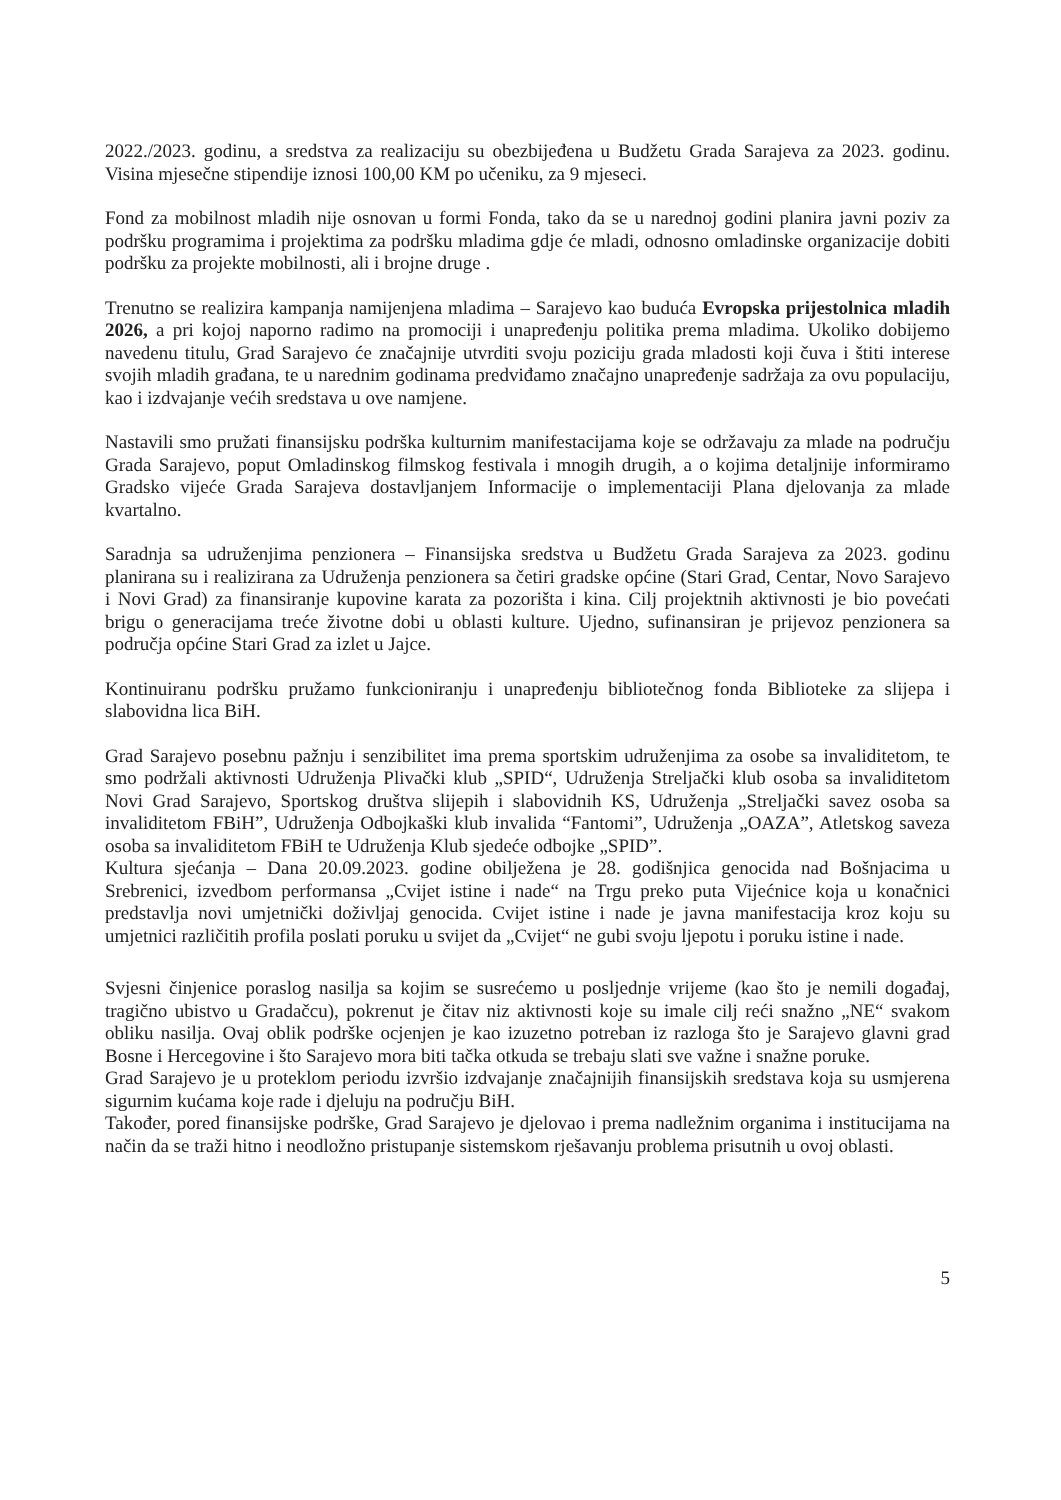2022./2023. godinu, a sredstva za realizaciju su obezbijeđena u Budžetu Grada Sarajeva za 2023. godinu. Visina mjesečne stipendije iznosi 100,00 KM po učeniku, za 9 mjeseci.
Fond za mobilnost mladih nije osnovan u formi Fonda, tako da se u narednoj godini planira javni poziv za podršku programima i projektima za podršku mladima gdje će mladi, odnosno omladinske organizacije dobiti podršku za projekte mobilnosti, ali i brojne druge .
Trenutno se realizira kampanja namijenjena mladima – Sarajevo kao buduća Evropska prijestolnica mladih 2026, a pri kojoj naporno radimo na promociji i unapređenju politika prema mladima. Ukoliko dobijemo navedenu titulu, Grad Sarajevo će značajnije utvrditi svoju poziciju grada mladosti koji čuva i štiti interese svojih mladih građana, te u narednim godinama predviđamo značajno unapređenje sadržaja za ovu populaciju, kao i izdvajanje većih sredstava u ove namjene.
Nastavili smo pružati finansijsku podrška kulturnim manifestacijama koje se održavaju za mlade na području Grada Sarajevo, poput Omladinskog filmskog festivala i mnogih drugih, a o kojima detaljnije informiramo Gradsko vijeće Grada Sarajeva dostavljanjem Informacije o implementaciji Plana djelovanja za mlade kvartalno.
Saradnja sa udruženjima penzionera – Finansijska sredstva u Budžetu Grada Sarajeva za 2023. godinu planirana su i realizirana za Udruženja penzionera sa četiri gradske općine (Stari Grad, Centar, Novo Sarajevo i Novi Grad) za finansiranje kupovine karata za pozorišta i kina. Cilj projektnih aktivnosti je bio povećati brigu o generacijama treće životne dobi u oblasti kulture. Ujedno, sufinansiran je prijevoz penzionera sa područja općine Stari Grad za izlet u Jajce.
Kontinuiranu podršku pružamo funkcioniranju i unapređenju bibliotečnog fonda Biblioteke za slijepa i slabovidna lica BiH.
Grad Sarajevo posebnu pažnju i senzibilitet ima prema sportskim udruženjima za osobe sa invaliditetom, te smo podržali aktivnosti Udruženja Plivački klub „SPID“, Udruženja Streljački klub osoba sa invaliditetom Novi Grad Sarajevo, Sportskog društva slijepih i slabovidnih KS, Udruženja „Streljački savez osoba sa invaliditetom FBiH”, Udruženja Odbojkaški klub invalida “Fantomi”, Udruženja „OAZA”, Atletskog saveza osoba sa invaliditetom FBiH te Udruženja Klub sjedeće odbojke „SPID”.
Kultura sjećanja – Dana 20.09.2023. godine obilježena je 28. godišnjica genocida nad Bošnjacima u Srebrenici, izvedbom performansa „Cvijet istine i nade“ na Trgu preko puta Vijećnice koja u konačnici predstavlja novi umjetnički doživljaj genocida. Cvijet istine i nade je javna manifestacija kroz koju su umjetnici različitih profila poslati poruku u svijet da „Cvijet“ ne gubi svoju ljepotu i poruku istine i nade.
Svjesni činjenice poraslog nasilja sa kojim se susrećemo u posljednje vrijeme (kao što je nemili događaj, tragično ubistvo u Gradačcu), pokrenut je čitav niz aktivnosti koje su imale cilj reći snažno „NE“ svakom obliku nasilja. Ovaj oblik podrške ocjenjen je kao izuzetno potreban iz razloga što je Sarajevo glavni grad Bosne i Hercegovine i što Sarajevo mora biti tačka otkuda se trebaju slati sve važne i snažne poruke.
Grad Sarajevo je u proteklom periodu izvršio izdvajanje značajnijih finansijskih sredstava koja su usmjerena sigurnim kućama koje rade i djeluju na području BiH.
Također, pored finansijske podrške, Grad Sarajevo je djelovao i prema nadležnim organima i institucijama na način da se traži hitno i neodložno pristupanje sistemskom rješavanju problema prisutnih u ovoj oblasti.
5